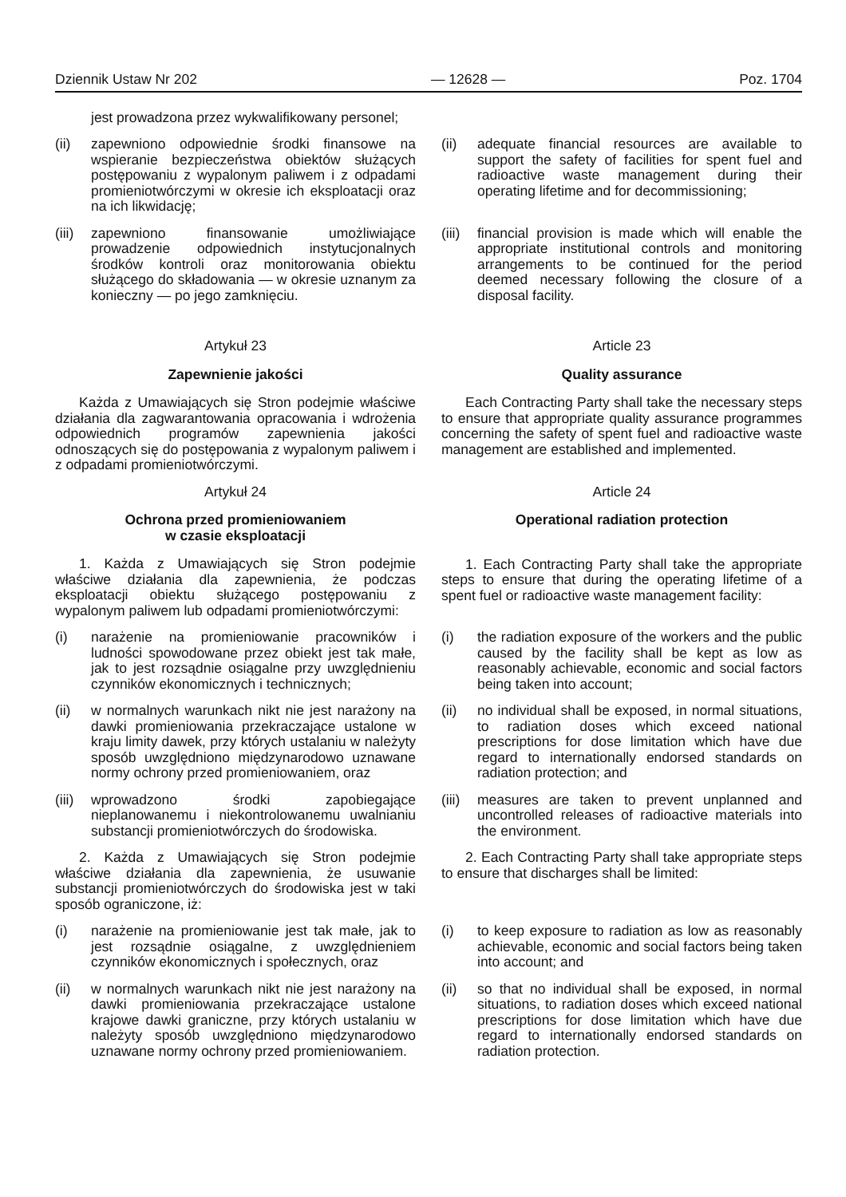Dziennik Ustaw Nr 202 — 12628 — Poz. 1704
jest prowadzona przez wykwalifikowany personel;
(ii) zapewniono odpowiednie środki finansowe na wspieranie bezpieczeństwa obiektów służących postępowaniu z wypalonym paliwem i z odpadami promieniotwórczymi w okresie ich eksploatacji oraz na ich likwidację;
(ii) adequate financial resources are available to support the safety of facilities for spent fuel and radioactive waste management during their operating lifetime and for decommissioning;
(iii) zapewniono finansowanie umożliwiające prowadzenie odpowiednich instytucjonalnych środków kontroli oraz monitorowania obiektu służącego do składowania — w okresie uznanym za konieczny — po jego zamknięciu.
(iii) financial provision is made which will enable the appropriate institutional controls and monitoring arrangements to be continued for the period deemed necessary following the closure of a disposal facility.
Artykuł 23
Zapewnienie jakości
Każda z Umawiających się Stron podejmie właściwe działania dla zagwarantowania opracowania i wdrożenia odpowiednich programów zapewnienia jakości odnoszących się do postępowania z wypalonym paliwem i z odpadami promieniotwórczymi.
Article 23
Quality assurance
Each Contracting Party shall take the necessary steps to ensure that appropriate quality assurance programmes concerning the safety of spent fuel and radioactive waste management are established and implemented.
Artykuł 24
Ochrona przed promieniowaniem
w czasie eksploatacji
1. Każda z Umawiających się Stron podejmie właściwe działania dla zapewnienia, że podczas eksploatacji obiektu służącego postępowaniu z wypalonym paliwem lub odpadami promieniotwórczymi:
Article 24
Operational radiation protection
1. Each Contracting Party shall take the appropriate steps to ensure that during the operating lifetime of a spent fuel or radioactive waste management facility:
(i) narażenie na promieniowanie pracowników i ludności spowodowane przez obiekt jest tak małe, jak to jest rozsądnie osiągalne przy uwzględnieniu czynników ekonomicznych i technicznych;
(i) the radiation exposure of the workers and the public caused by the facility shall be kept as low as reasonably achievable, economic and social factors being taken into account;
(ii) w normalnych warunkach nikt nie jest narażony na dawki promieniowania przekraczające ustalone w kraju limity dawek, przy których ustalaniu w należyty sposób uwzględniono międzynarodowo uznawane normy ochrony przed promieniowaniem, oraz
(ii) no individual shall be exposed, in normal situations, to radiation doses which exceed national prescriptions for dose limitation which have due regard to internationally endorsed standards on radiation protection; and
(iii) wprowadzono środki zapobiegające nieplanowanemu i niekontrolowanemu uwalnianiu substancji promieniotwórczych do środowiska.
(iii) measures are taken to prevent unplanned and uncontrolled releases of radioactive materials into the environment.
2. Każda z Umawiających się Stron podejmie właściwe działania dla zapewnienia, że usuwanie substancji promieniotwórczych do środowiska jest w taki sposób ograniczone, iż:
2. Each Contracting Party shall take appropriate steps to ensure that discharges shall be limited:
(i) narażenie na promieniowanie jest tak małe, jak to jest rozsądnie osiągalne, z uwzględnieniem czynników ekonomicznych i społecznych, oraz
(i) to keep exposure to radiation as low as reasonably achievable, economic and social factors being taken into account; and
(ii) w normalnych warunkach nikt nie jest narażony na dawki promieniowania przekraczające ustalone krajowe dawki graniczne, przy których ustalaniu w należyty sposób uwzględniono międzynarodowo uznawane normy ochrony przed promieniowaniem.
(ii) so that no individual shall be exposed, in normal situations, to radiation doses which exceed national prescriptions for dose limitation which have due regard to internationally endorsed standards on radiation protection.